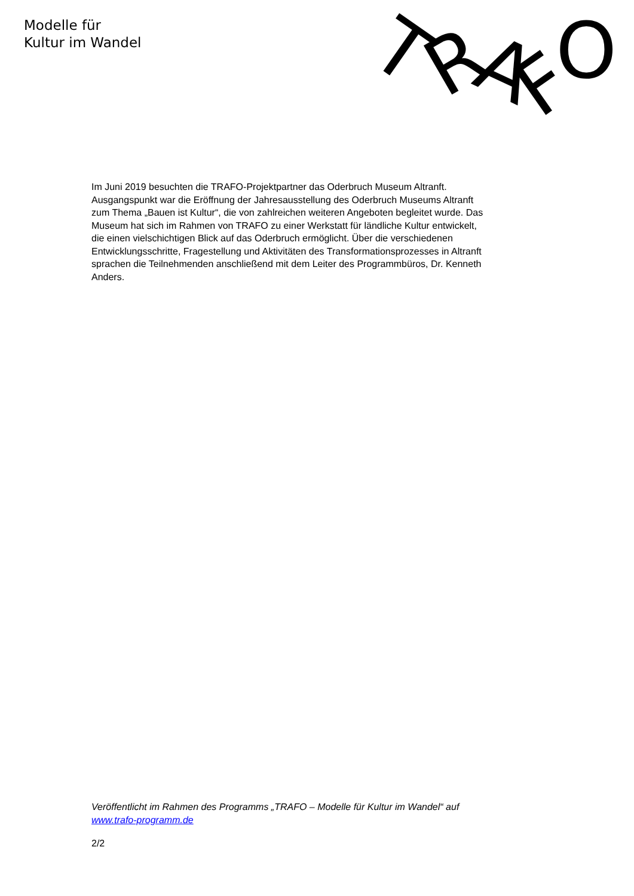Modelle für
Kultur im Wandel
T
R
A
F
O
Im Juni 2019 besuchten die TRAFO-Projektpartner das Oderbruch Museum Altranft. Ausgangspunkt war die Eröffnung der Jahresausstellung des Oderbruch Museums Altranft zum Thema „Bauen ist Kultur“, die von zahlreichen weiteren Angeboten begleitet wurde. Das Museum hat sich im Rahmen von TRAFO zu einer Werkstatt für ländliche Kultur entwickelt, die einen vielschichtigen Blick auf das Oderbruch ermöglicht. Über die verschiedenen Entwicklungsschritte, Fragestellung und Aktivitäten des Transformationsprozesses in Altranft sprachen die Teilnehmenden anschließend mit dem Leiter des Programmbüros, Dr. Kenneth Anders.
Veröffentlicht im Rahmen des Programms „TRAFO – Modelle für Kultur im Wandel“ auf www.trafo-programm.de
2/2